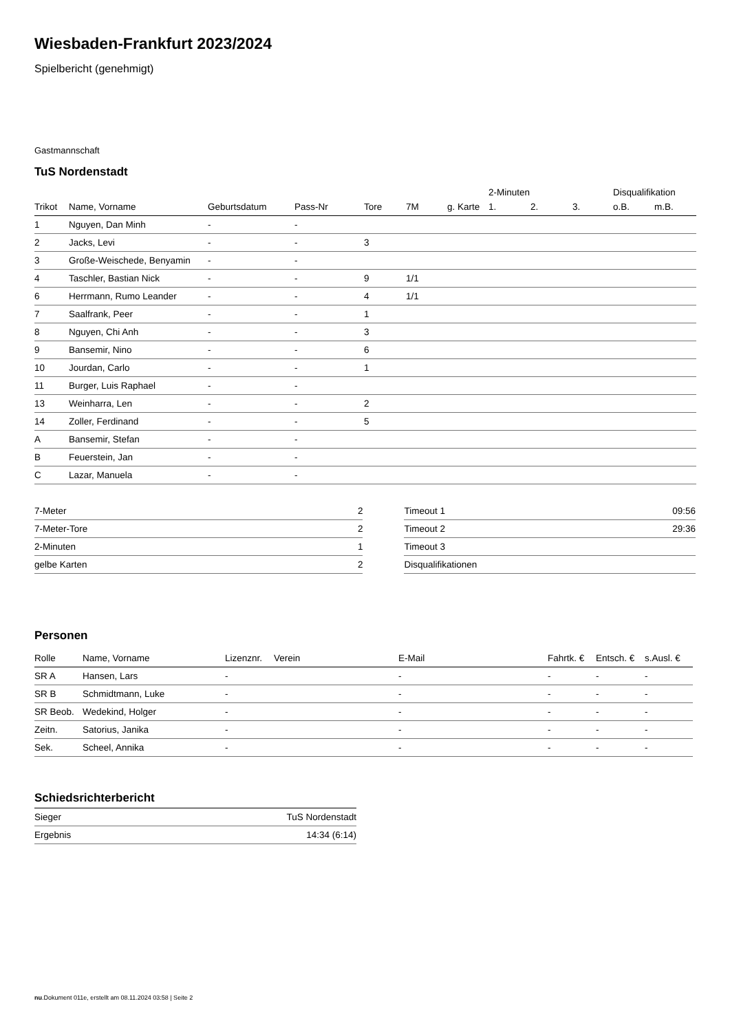Wiesbaden-Frankfurt 2023/2024
Spielbericht (genehmigt)
Gastmannschaft
TuS Nordenstadt
| | | | | | | | 2-Minuten | | | Disqualifikation | |
| Trikot | Name, Vorname | Geburtsdatum | Pass-Nr | Tore | 7M | g. Karte | 1. | 2. | 3. | o.B. | m.B. |
| 1 | Nguyen, Dan Minh | - | - | | | | | | | | |
| 2 | Jacks, Levi | - | - | 3 | | | | | | | |
| 3 | Große-Weischede, Benyamin | - | - | | | | | | | | |
| 4 | Taschler, Bastian Nick | - | - | 9 | 1/1 | | | | | | |
| 6 | Herrmann, Rumo Leander | - | - | 4 | 1/1 | | | | | | |
| 7 | Saalfrank, Peer | - | - | 1 | | | | | | | |
| 8 | Nguyen, Chi Anh | - | - | 3 | | | | | | | |
| 9 | Bansemir, Nino | - | - | 6 | | | | | | | |
| 10 | Jourdan, Carlo | - | - | 1 | | | | | | | |
| 11 | Burger, Luis Raphael | - | - | | | | | | | | |
| 13 | Weinharra, Len | - | - | 2 | | | | | | | |
| 14 | Zoller, Ferdinand | - | - | 5 | | | | | | | |
| A | Bansemir, Stefan | - | - | | | | | | | | |
| B | Feuerstein, Jan | - | - | | | | | | | | |
| C | Lazar, Manuela | - | - | | | | | | | | |
| 7-Meter | 2 |
| 7-Meter-Tore | 2 |
| 2-Minuten | 1 |
| gelbe Karten | 2 |
| Timeout 1 | 09:56 |
| Timeout 2 | 29:36 |
| Timeout 3 | |
| Disqualifikationen | |
Personen
| Rolle | Name, Vorname | Lizenznr. | Verein | E-Mail | Fahrtk. € | Entsch. € | s.Ausl. € |
| --- | --- | --- | --- | --- | --- | --- | --- |
| SR A | Hansen, Lars | - | | - | - | - | - |
| SR B | Schmidtmann, Luke | - | | - | - | - | - |
| SR Beob. | Wedekind, Holger | - | | - | - | - | - |
| Zeitn. | Satorius, Janika | - | | - | - | - | - |
| Sek. | Scheel, Annika | - | | - | - | - | - |
Schiedsrichterbericht
| Sieger | TuS Nordenstadt |
| Ergebnis | 14:34 (6:14) |
nu.Dokument 011e, erstellt am 08.11.2024 03:58 | Seite 2